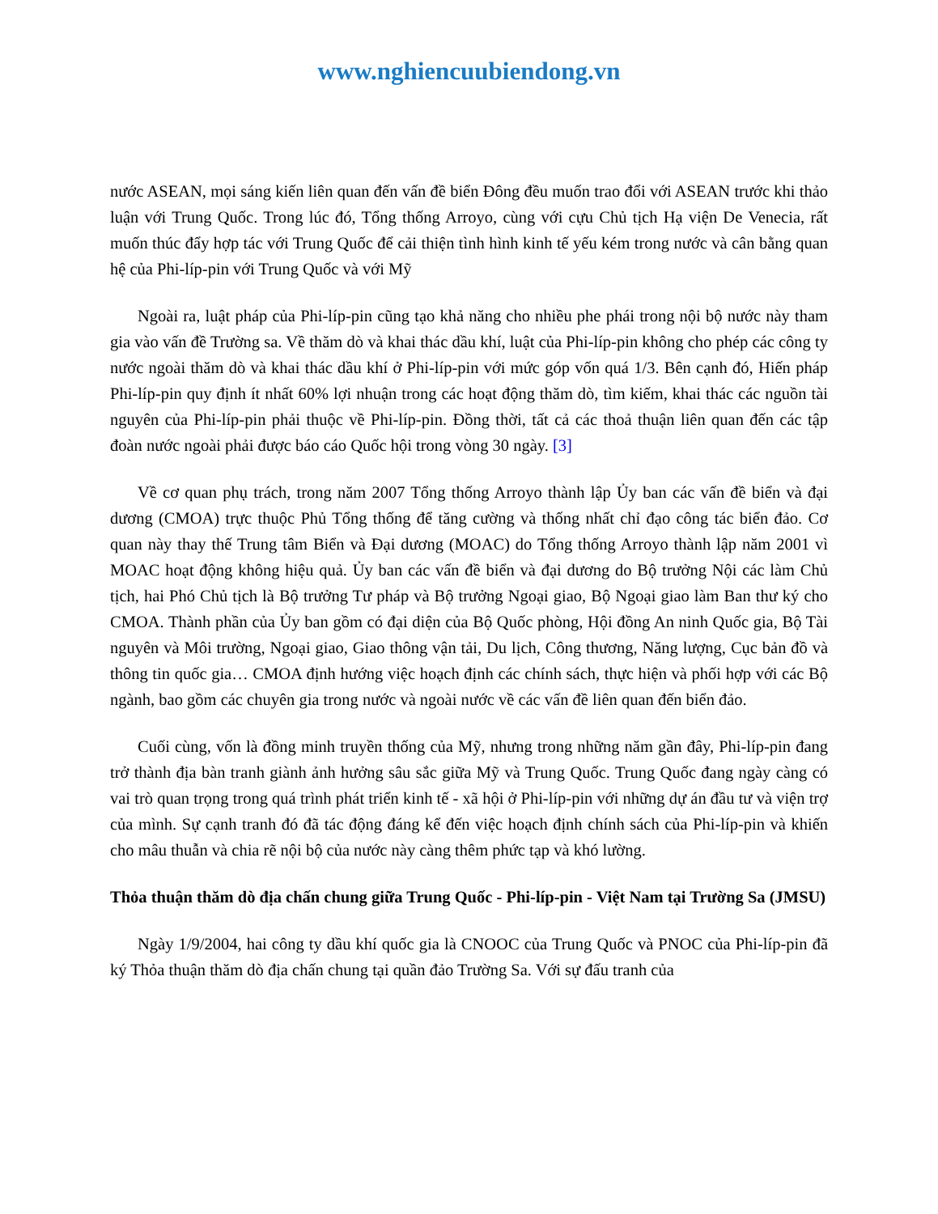www.nghiencuubiendong.vn
nước ASEAN, mọi sáng kiến liên quan đến vấn đề biển Đông đều muốn trao đổi với ASEAN trước khi thảo luận với Trung Quốc. Trong lúc đó, Tổng thống Arroyo, cùng với cựu Chủ tịch Hạ viện De Venecia, rất muốn thúc đẩy hợp tác với Trung Quốc để cải thiện tình hình kinh tế yếu kém trong nước và cân bằng quan hệ của Phi-líp-pin với Trung Quốc và với Mỹ
Ngoài ra, luật pháp của Phi-líp-pin cũng tạo khả năng cho nhiều phe phái trong nội bộ nước này tham gia vào vấn đề Trường sa. Về thăm dò và khai thác dầu khí, luật của Phi-líp-pin không cho phép các công ty nước ngoài thăm dò và khai thác dầu khí ở Phi-líp-pin với mức góp vốn quá 1/3. Bên cạnh đó, Hiến pháp Phi-líp-pin quy định ít nhất 60% lợi nhuận trong các hoạt động thăm dò, tìm kiếm, khai thác các nguồn tài nguyên của Phi-líp-pin phải thuộc về Phi-líp-pin. Đồng thời, tất cả các thoả thuận liên quan đến các tập đoàn nước ngoài phải được báo cáo Quốc hội trong vòng 30 ngày. [3]
Về cơ quan phụ trách, trong năm 2007 Tổng thống Arroyo thành lập Ủy ban các vấn đề biển và đại dương (CMOA) trực thuộc Phủ Tổng thống để tăng cường và thống nhất chỉ đạo công tác biển đảo. Cơ quan này thay thế Trung tâm Biển và Đại dương (MOAC) do Tổng thống Arroyo thành lập năm 2001 vì MOAC hoạt động không hiệu quả. Ủy ban các vấn đề biển và đại dương do Bộ trưởng Nội các làm Chủ tịch, hai Phó Chủ tịch là Bộ trưởng Tư pháp và Bộ trưởng Ngoại giao, Bộ Ngoại giao làm Ban thư ký cho CMOA. Thành phần của Ủy ban gồm có đại diện của Bộ Quốc phòng, Hội đồng An ninh Quốc gia, Bộ Tài nguyên và Môi trường, Ngoại giao, Giao thông vận tải, Du lịch, Công thương, Năng lượng, Cục bản đồ và thông tin quốc gia… CMOA định hướng việc hoạch định các chính sách, thực hiện và phối hợp với các Bộ ngành, bao gồm các chuyên gia trong nước và ngoài nước về các vấn đề liên quan đến biển đảo.
Cuối cùng, vốn là đồng minh truyền thống của Mỹ, nhưng trong những năm gần đây, Phi-líp-pin đang trở thành địa bàn tranh giành ảnh hưởng sâu sắc giữa Mỹ và Trung Quốc. Trung Quốc đang ngày càng có vai trò quan trọng trong quá trình phát triển kinh tế - xã hội ở Phi-líp-pin với những dự án đầu tư và viện trợ của mình. Sự cạnh tranh đó đã tác động đáng kể đến việc hoạch định chính sách của Phi-líp-pin và khiến cho mâu thuẫn và chia rẽ nội bộ của nước này càng thêm phức tạp và khó lường.
Thỏa thuận thăm dò địa chấn chung giữa Trung Quốc - Phi-líp-pin - Việt Nam tại Trường Sa (JMSU)
Ngày 1/9/2004, hai công ty dầu khí quốc gia là CNOOC của Trung Quốc và PNOC của Phi-líp-pin đã ký Thỏa thuận thăm dò địa chấn chung tại quần đảo Trường Sa. Với sự đấu tranh của